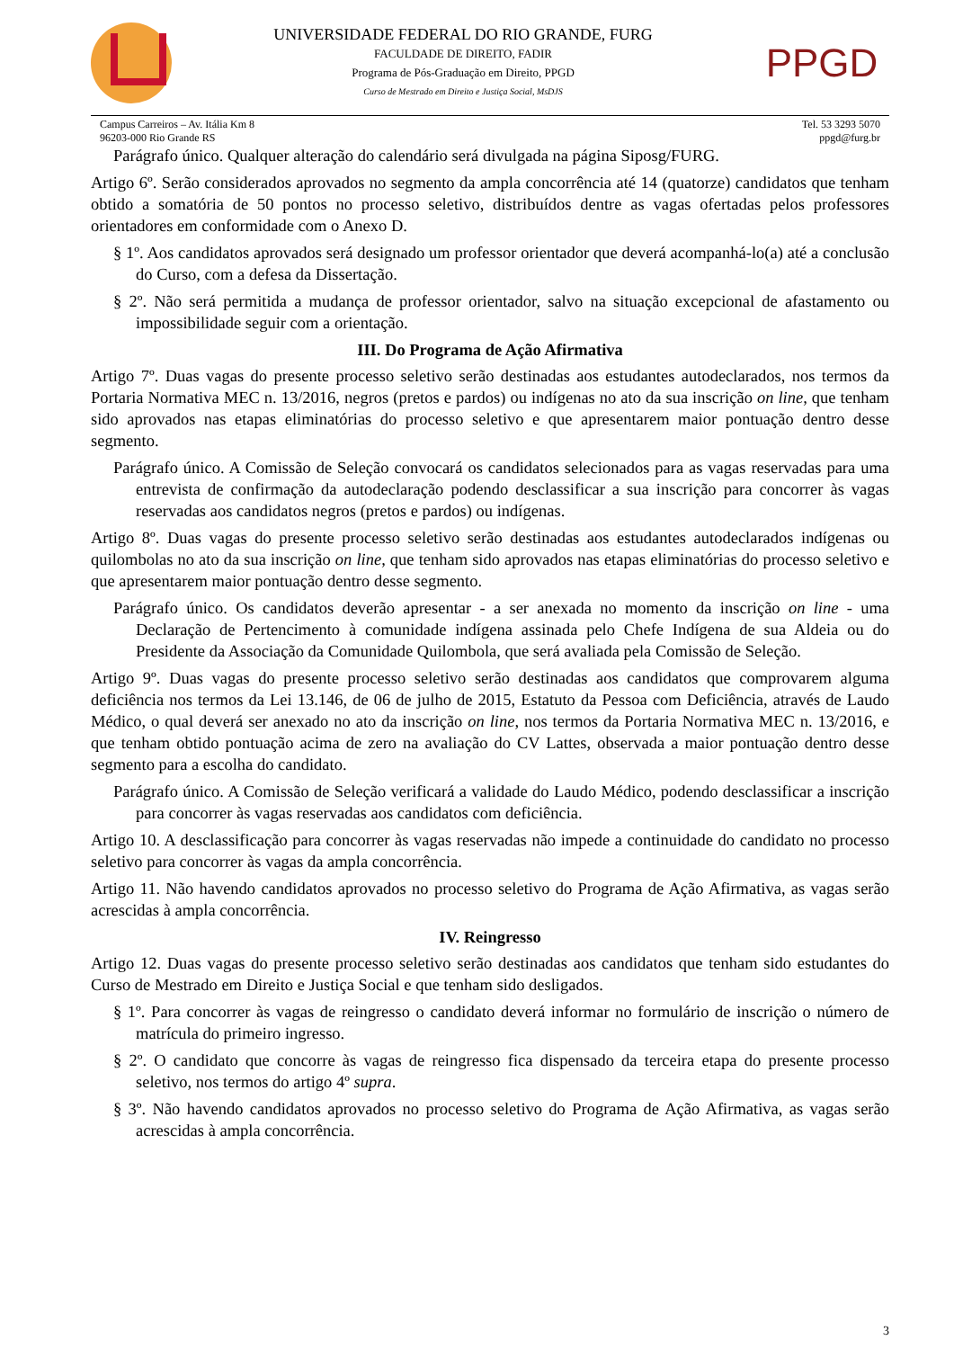UNIVERSIDADE FEDERAL DO RIO GRANDE, FURG
FACULDADE DE DIREITO, FADIR
Programa de Pós-Graduação em Direito, PPGD
Curso de Mestrado em Direito e Justiça Social, MsDJS
PPGD
Campus Carreiros – Av. Itália Km 8
96203-000 Rio Grande RS
Tel. 53 3293 5070
ppgd@furg.br
Parágrafo único. Qualquer alteração do calendário será divulgada na página Siposg/FURG.
Artigo 6º. Serão considerados aprovados no segmento da ampla concorrência até 14 (quatorze) candidatos que tenham obtido a somatória de 50 pontos no processo seletivo, distribuídos dentre as vagas ofertadas pelos professores orientadores em conformidade com o Anexo D.
§ 1º. Aos candidatos aprovados será designado um professor orientador que deverá acompanhá-lo(a) até a conclusão do Curso, com a defesa da Dissertação.
§ 2º. Não será permitida a mudança de professor orientador, salvo na situação excepcional de afastamento ou impossibilidade seguir com a orientação.
III. Do Programa de Ação Afirmativa
Artigo 7º. Duas vagas do presente processo seletivo serão destinadas aos estudantes autodeclarados, nos termos da Portaria Normativa MEC n. 13/2016, negros (pretos e pardos) ou indígenas no ato da sua inscrição on line, que tenham sido aprovados nas etapas eliminatórias do processo seletivo e que apresentarem maior pontuação dentro desse segmento.
Parágrafo único. A Comissão de Seleção convocará os candidatos selecionados para as vagas reservadas para uma entrevista de confirmação da autodeclaração podendo desclassificar a sua inscrição para concorrer às vagas reservadas aos candidatos negros (pretos e pardos) ou indígenas.
Artigo 8º. Duas vagas do presente processo seletivo serão destinadas aos estudantes autodeclarados indígenas ou quilombolas no ato da sua inscrição on line, que tenham sido aprovados nas etapas eliminatórias do processo seletivo e que apresentarem maior pontuação dentro desse segmento.
Parágrafo único. Os candidatos deverão apresentar - a ser anexada no momento da inscrição on line - uma Declaração de Pertencimento à comunidade indígena assinada pelo Chefe Indígena de sua Aldeia ou do Presidente da Associação da Comunidade Quilombola, que será avaliada pela Comissão de Seleção.
Artigo 9º. Duas vagas do presente processo seletivo serão destinadas aos candidatos que comprovarem alguma deficiência nos termos da Lei 13.146, de 06 de julho de 2015, Estatuto da Pessoa com Deficiência, através de Laudo Médico, o qual deverá ser anexado no ato da inscrição on line, nos termos da Portaria Normativa MEC n. 13/2016, e que tenham obtido pontuação acima de zero na avaliação do CV Lattes, observada a maior pontuação dentro desse segmento para a escolha do candidato.
Parágrafo único. A Comissão de Seleção verificará a validade do Laudo Médico, podendo desclassificar a inscrição para concorrer às vagas reservadas aos candidatos com deficiência.
Artigo 10. A desclassificação para concorrer às vagas reservadas não impede a continuidade do candidato no processo seletivo para concorrer às vagas da ampla concorrência.
Artigo 11. Não havendo candidatos aprovados no processo seletivo do Programa de Ação Afirmativa, as vagas serão acrescidas à ampla concorrência.
IV. Reingresso
Artigo 12. Duas vagas do presente processo seletivo serão destinadas aos candidatos que tenham sido estudantes do Curso de Mestrado em Direito e Justiça Social e que tenham sido desligados.
§ 1º. Para concorrer às vagas de reingresso o candidato deverá informar no formulário de inscrição o número de matrícula do primeiro ingresso.
§ 2º. O candidato que concorre às vagas de reingresso fica dispensado da terceira etapa do presente processo seletivo, nos termos do artigo 4º supra.
§ 3º. Não havendo candidatos aprovados no processo seletivo do Programa de Ação Afirmativa, as vagas serão acrescidas à ampla concorrência.
3